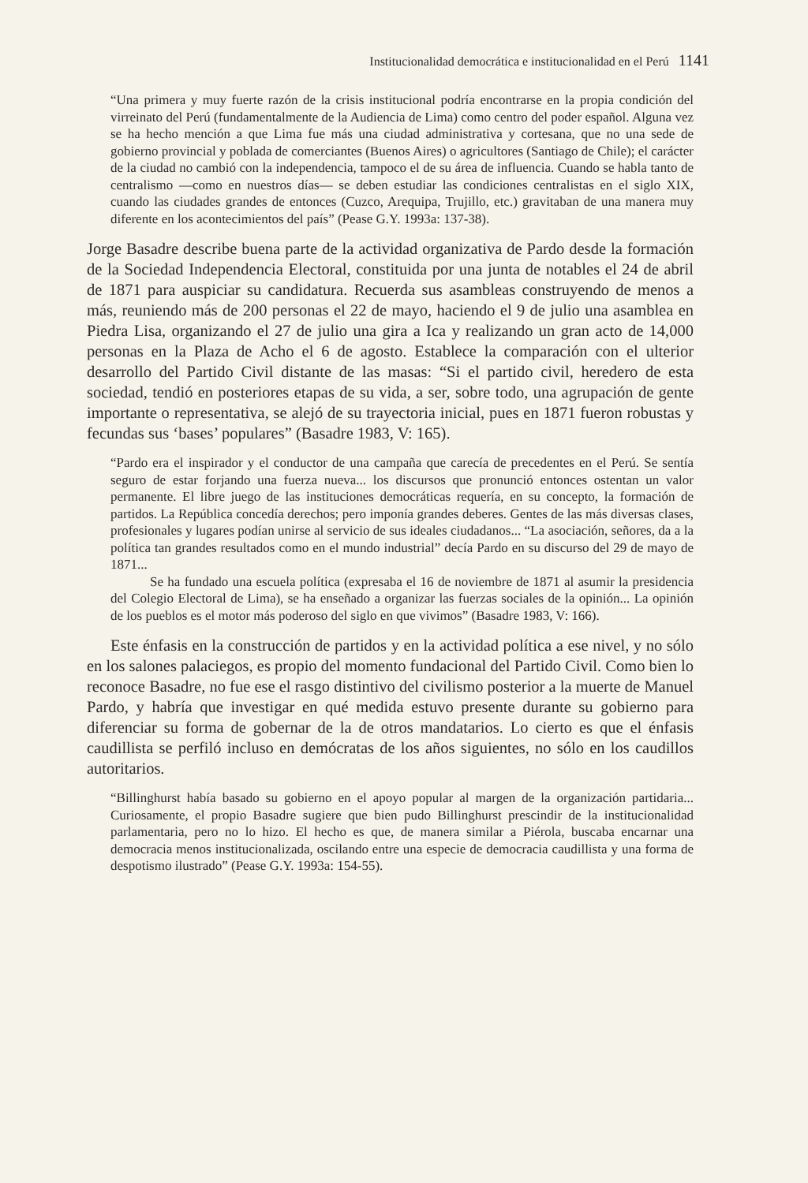Institucionalidad democrática e institucionalidad en el Perú 1141
“Una primera y muy fuerte razón de la crisis institucional podría encontrarse en la propia condición del virreinato del Perú (fundamentalmente de la Audiencia de Lima) como centro del poder español. Alguna vez se ha hecho mención a que Lima fue más una ciudad administrativa y cortesana, que no una sede de gobierno provincial y poblada de comerciantes (Buenos Aires) o agricultores (Santiago de Chile); el carácter de la ciudad no cambió con la independencia, tampoco el de su área de influencia. Cuando se habla tanto de centralismo —como en nuestros días— se deben estudiar las condiciones centralistas en el siglo XIX, cuando las ciudades grandes de entonces (Cuzco, Arequipa, Trujillo, etc.) gravitaban de una manera muy diferente en los acontecimientos del país” (Pease G.Y. 1993a: 137-38).
Jorge Basadre describe buena parte de la actividad organizativa de Pardo desde la formación de la Sociedad Independencia Electoral, constituida por una junta de notables el 24 de abril de 1871 para auspiciar su candidatura. Recuerda sus asambleas construyendo de menos a más, reuniendo más de 200 personas el 22 de mayo, haciendo el 9 de julio una asamblea en Piedra Lisa, organizando el 27 de julio una gira a Ica y realizando un gran acto de 14,000 personas en la Plaza de Acho el 6 de agosto. Establece la comparación con el ulterior desarrollo del Partido Civil distante de las masas: “Si el partido civil, heredero de esta sociedad, tendió en posteriores etapas de su vida, a ser, sobre todo, una agrupación de gente importante o representativa, se alejó de su trayectoria inicial, pues en 1871 fueron robustas y fecundas sus ‘bases’ populares” (Basadre 1983, V: 165).
“Pardo era el inspirador y el conductor de una campaña que carecía de precedentes en el Perú. Se sentía seguro de estar forjando una fuerza nueva... los discursos que pronunció entonces ostentan un valor permanente. El libre juego de las instituciones democráticas requería, en su concepto, la formación de partidos. La República concedía derechos; pero imponía grandes deberes. Gentes de las más diversas clases, profesionales y lugares podían unirse al servicio de sus ideales ciudadanos... “La asociación, señores, da a la política tan grandes resultados como en el mundo industrial” decía Pardo en su discurso del 29 de mayo de 1871...
Se ha fundado una escuela política (expresaba el 16 de noviembre de 1871 al asumir la presidencia del Colegio Electoral de Lima), se ha enseñado a organizar las fuerzas sociales de la opinión... La opinión de los pueblos es el motor más poderoso del siglo en que vivimos” (Basadre 1983, V: 166).
Este énfasis en la construcción de partidos y en la actividad política a ese nivel, y no sólo en los salones palaciegos, es propio del momento fundacional del Partido Civil. Como bien lo reconoce Basadre, no fue ese el rasgo distintivo del civilismo posterior a la muerte de Manuel Pardo, y habría que investigar en qué medida estuvo presente durante su gobierno para diferenciar su forma de gobernar de la de otros mandatarios. Lo cierto es que el énfasis caudillista se perfiló incluso en demócratas de los años siguientes, no sólo en los caudillos autoritarios.
“Billinghurst había basado su gobierno en el apoyo popular al margen de la organización partidaria... Curiosamente, el propio Basadre sugiere que bien pudo Billinghurst prescindir de la institucionalidad parlamentaria, pero no lo hizo. El hecho es que, de manera similar a Piérola, buscaba encarnar una democracia menos institucionalizada, oscilando entre una especie de democracia caudillista y una forma de despotismo ilustrado” (Pease G.Y. 1993a: 154-55).